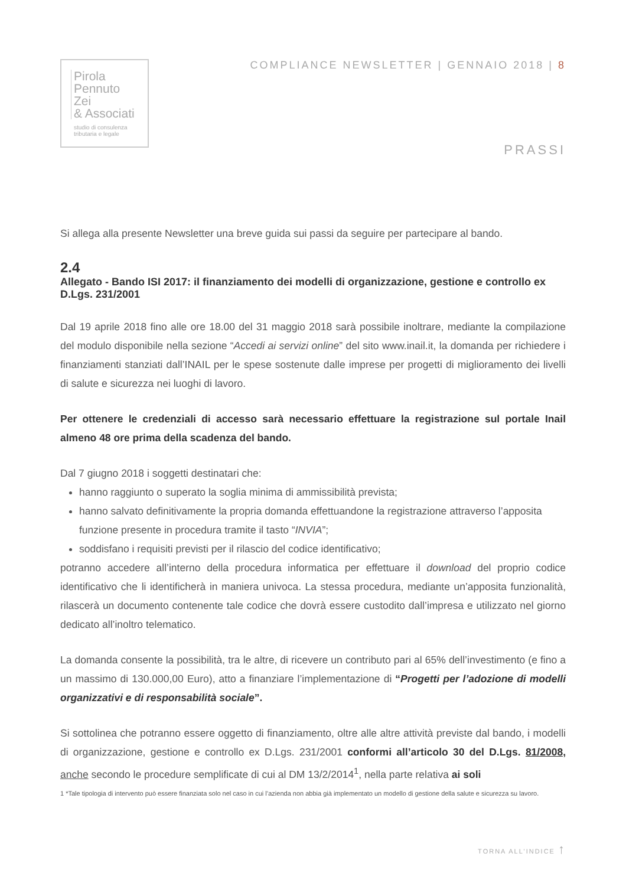Pirola
Pennuto
Zei
& Associati
studio di consulenza
tributaria e legale
COMPLIANCE NEWSLETTER | GENNAIO 2018 | 8
PRASSI
Si allega alla presente Newsletter una breve guida sui passi da seguire per partecipare al bando.
2.4
Allegato - Bando ISI 2017: il finanziamento dei modelli di organizzazione, gestione e controllo ex D.Lgs. 231/2001
Dal 19 aprile 2018 fino alle ore 18.00 del 31 maggio 2018 sarà possibile inoltrare, mediante la compilazione del modulo disponibile nella sezione “Accedi ai servizi online” del sito www.inail.it, la domanda per richiedere i finanziamenti stanziati dall’INAIL per le spese sostenute dalle imprese per progetti di miglioramento dei livelli di salute e sicurezza nei luoghi di lavoro.
Per ottenere le credenziali di accesso sarà necessario effettuare la registrazione sul portale Inail almeno 48 ore prima della scadenza del bando.
Dal 7 giugno 2018 i soggetti destinatari che:
hanno raggiunto o superato la soglia minima di ammissibilità prevista;
hanno salvato definitivamente la propria domanda effettuandone la registrazione attraverso l’apposita funzione presente in procedura tramite il tasto “INVIA”;
soddisfano i requisiti previsti per il rilascio del codice identificativo;
potranno accedere all’interno della procedura informatica per effettuare il download del proprio codice identificativo che li identificherà in maniera univoca. La stessa procedura, mediante un’apposita funzionalità, rilascerà un documento contenente tale codice che dovrà essere custodito dall’impresa e utilizzato nel giorno dedicato all’inoltro telematico.
La domanda consente la possibilità, tra le altre, di ricevere un contributo pari al 65% dell’investimento (e fino a un massimo di 130.000,00 Euro), atto a finanziare l’implementazione di “Progetti per l’adozione di modelli organizzativi e di responsabilità sociale”.
Si sottolinea che potranno essere oggetto di finanziamento, oltre alle altre attività previste dal bando, i modelli di organizzazione, gestione e controllo ex D.Lgs. 231/2001 conformi all’articolo 30 del D.Lgs. 81/2008, anche secondo le procedure semplificate di cui al DM 13/2/2014<sup>1</sup>, nella parte relativa ai soli
1 *Tale tipologia di intervento può essere finanziata solo nel caso in cui l’azienda non abbia già implementato un modello di gestione della salute e sicurezza su lavoro.
TORNA ALL’INDICE ↑